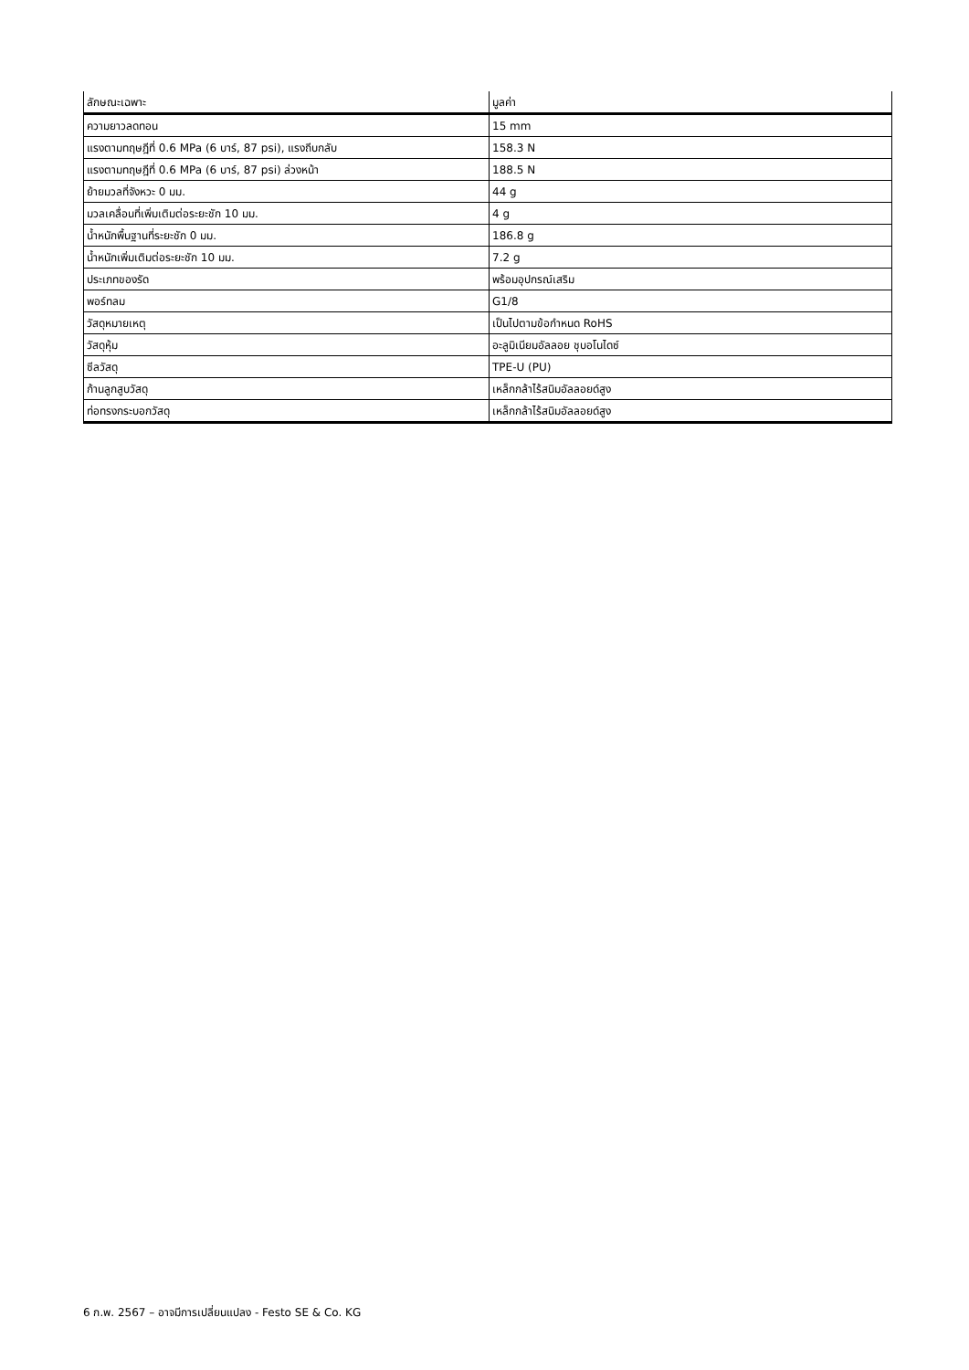| ลักษณะเฉพาะ | มูลค่า |
| --- | --- |
| ความยาวลดทอน | 15 mm |
| แรงตามทฤษฎีที่ 0.6 MPa (6 บาร์, 87 psi), แรงถีบกลับ | 158.3 N |
| แรงตามทฤษฎีที่ 0.6 MPa (6 บาร์, 87 psi) ล่วงหน้า | 188.5 N |
| ย้ายมวลที่จังหวะ 0 มม. | 44 g |
| มวลเคลื่อนที่เพิ่มเติมต่อระยะชัก 10 มม. | 4 g |
| น้ำหนักพื้นฐานที่ระยะชัก 0 มม. | 186.8 g |
| น้ำหนักเพิ่มเติมต่อระยะชัก 10 มม. | 7.2 g |
| ประเภทของรัด | พร้อมอุปกรณ์เสริม |
| พอร์ทลม | G1/8 |
| วัสดุหมายเหตุ | เป็นไปตามข้อกำหนด RoHS |
| วัสดุหุ้ม | อะลูมิเนียมอัลลอย ชุบอโนไดซ์ |
| ซีลวัสดุ | TPE-U (PU) |
| ก้านลูกสูบวัสดุ | เหล็กกล้าไร้สนิมอัลลอยด์สูง |
| ท่อทรงกระบอกวัสดุ | เหล็กกล้าไร้สนิมอัลลอยด์สูง |
6 ก.พ. 2567 – อาจมีการเปลี่ยนแปลง - Festo SE & Co. KG